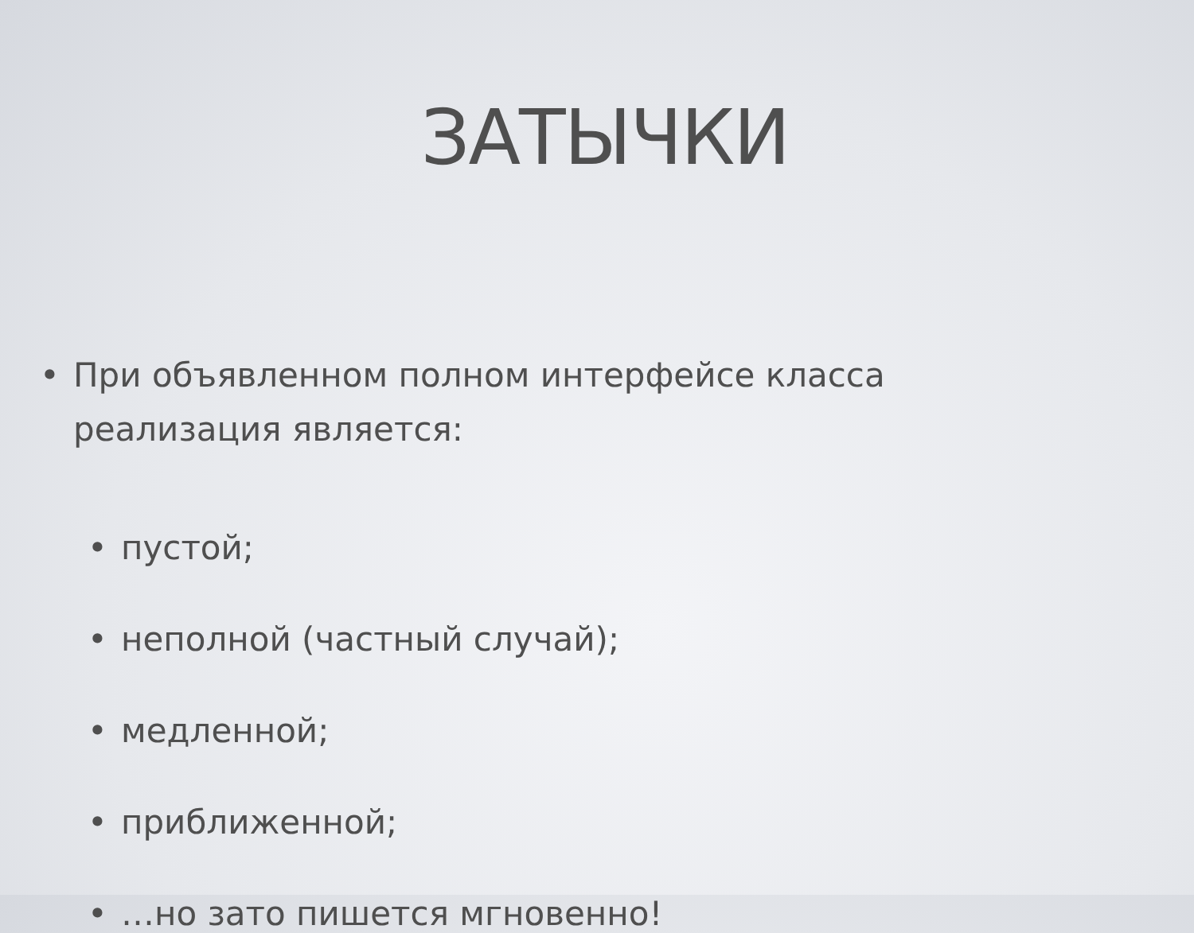ЗАТЫЧКИ
• При объявленном полном интерфейсе класса реализация является:
• пустой;
• неполной (частный случай);
• медленной;
• приближенной;
• …но зато пишется мгновенно!